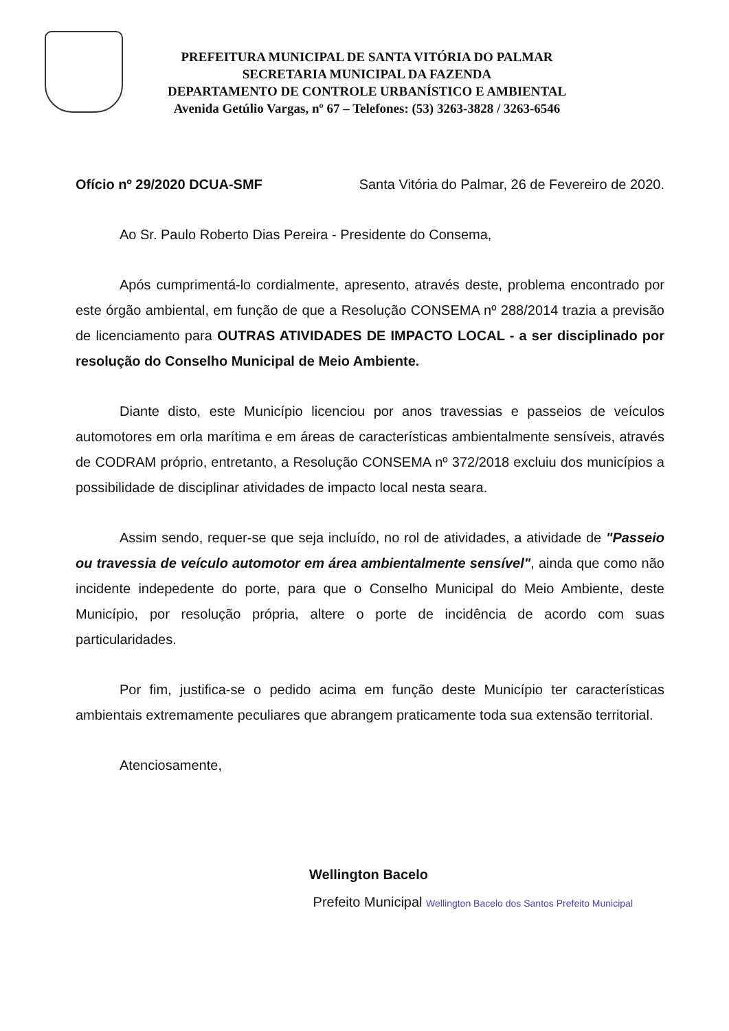PREFEITURA MUNICIPAL DE SANTA VITÓRIA DO PALMAR
SECRETARIA MUNICIPAL DA FAZENDA
DEPARTAMENTO DE CONTROLE URBANÍSTICO E AMBIENTAL
Avenida Getúlio Vargas, nº 67 – Telefones: (53) 3263-3828 / 3263-6546
Ofício nº 29/2020 DCUA-SMF Santa Vitória do Palmar, 26 de Fevereiro de 2020.
Ao Sr. Paulo Roberto Dias Pereira - Presidente do Consema,
Após cumprimentá-lo cordialmente, apresento, através deste, problema encontrado por este órgão ambiental, em função de que a Resolução CONSEMA nº 288/2014 trazia a previsão de licenciamento para OUTRAS ATIVIDADES DE IMPACTO LOCAL - a ser disciplinado por resolução do Conselho Municipal de Meio Ambiente.
Diante disto, este Município licenciou por anos travessias e passeios de veículos automotores em orla marítima e em áreas de características ambientalmente sensíveis, através de CODRAM próprio, entretanto, a Resolução CONSEMA nº 372/2018 excluiu dos municípios a possibilidade de disciplinar atividades de impacto local nesta seara.
Assim sendo, requer-se que seja incluído, no rol de atividades, a atividade de "Passeio ou travessia de veículo automotor em área ambientalmente sensível", ainda que como não incidente indepedente do porte, para que o Conselho Municipal do Meio Ambiente, deste Município, por resolução própria, altere o porte de incidência de acordo com suas particularidades.
Por fim, justifica-se o pedido acima em função deste Município ter características ambientais extremamente peculiares que abrangem praticamente toda sua extensão territorial.
Atenciosamente,
Wellington Bacelo
Prefeito Municipal Wellington Bacelo dos Santos Prefeito Municipal